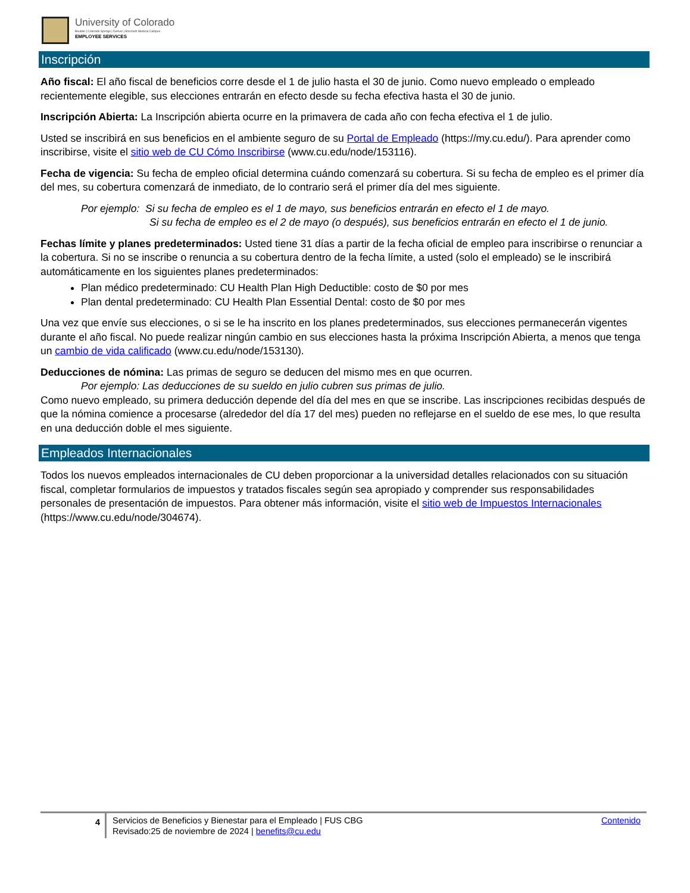University of Colorado
Boulder | Colorado Springs | Denver | Anschutz Medical Campus
EMPLOYEE SERVICES
Inscripción
Año fiscal: El año fiscal de beneficios corre desde el 1 de julio hasta el 30 de junio. Como nuevo empleado o empleado recientemente elegible, sus elecciones entrarán en efecto desde su fecha efectiva hasta el 30 de junio.
Inscripción Abierta: La Inscripción abierta ocurre en la primavera de cada año con fecha efectiva el 1 de julio.
Usted se inscribirá en sus beneficios en el ambiente seguro de su Portal de Empleado (https://my.cu.edu/). Para aprender como inscribirse, visite el sitio web de CU Cómo Inscribirse (www.cu.edu/node/153116).
Fecha de vigencia: Su fecha de empleo oficial determina cuándo comenzará su cobertura. Si su fecha de empleo es el primer día del mes, su cobertura comenzará de inmediato, de lo contrario será el primer día del mes siguiente.
Por ejemplo: Si su fecha de empleo es el 1 de mayo, sus beneficios entrarán en efecto el 1 de mayo.
Si su fecha de empleo es el 2 de mayo (o después), sus beneficios entrarán en efecto el 1 de junio.
Fechas límite y planes predeterminados: Usted tiene 31 días a partir de la fecha oficial de empleo para inscribirse o renunciar a la cobertura. Si no se inscribe o renuncia a su cobertura dentro de la fecha límite, a usted (solo el empleado) se le inscribirá automáticamente en los siguientes planes predeterminados:
Plan médico predeterminado: CU Health Plan High Deductible: costo de $0 por mes
Plan dental predeterminado: CU Health Plan Essential Dental: costo de $0 por mes
Una vez que envíe sus elecciones, o si se le ha inscrito en los planes predeterminados, sus elecciones permanecerán vigentes durante el año fiscal. No puede realizar ningún cambio en sus elecciones hasta la próxima Inscripción Abierta, a menos que tenga un cambio de vida calificado (www.cu.edu/node/153130).
Deducciones de nómina: Las primas de seguro se deducen del mismo mes en que ocurren.
Por ejemplo: Las deducciones de su sueldo en julio cubren sus primas de julio.
Como nuevo empleado, su primera deducción depende del día del mes en que se inscribe. Las inscripciones recibidas después de que la nómina comience a procesarse (alrededor del día 17 del mes) pueden no reflejarse en el sueldo de ese mes, lo que resulta en una deducción doble el mes siguiente.
Empleados Internacionales
Todos los nuevos empleados internacionales de CU deben proporcionar a la universidad detalles relacionados con su situación fiscal, completar formularios de impuestos y tratados fiscales según sea apropiado y comprender sus responsabilidades personales de presentación de impuestos. Para obtener más información, visite el sitio web de Impuestos Internacionales (https://www.cu.edu/node/304674).
4
Servicios de Beneficios y Bienestar para el Empleado | FUS CBG
Revisado:25 de noviembre de 2024 | benefits@cu.edu
Contenido